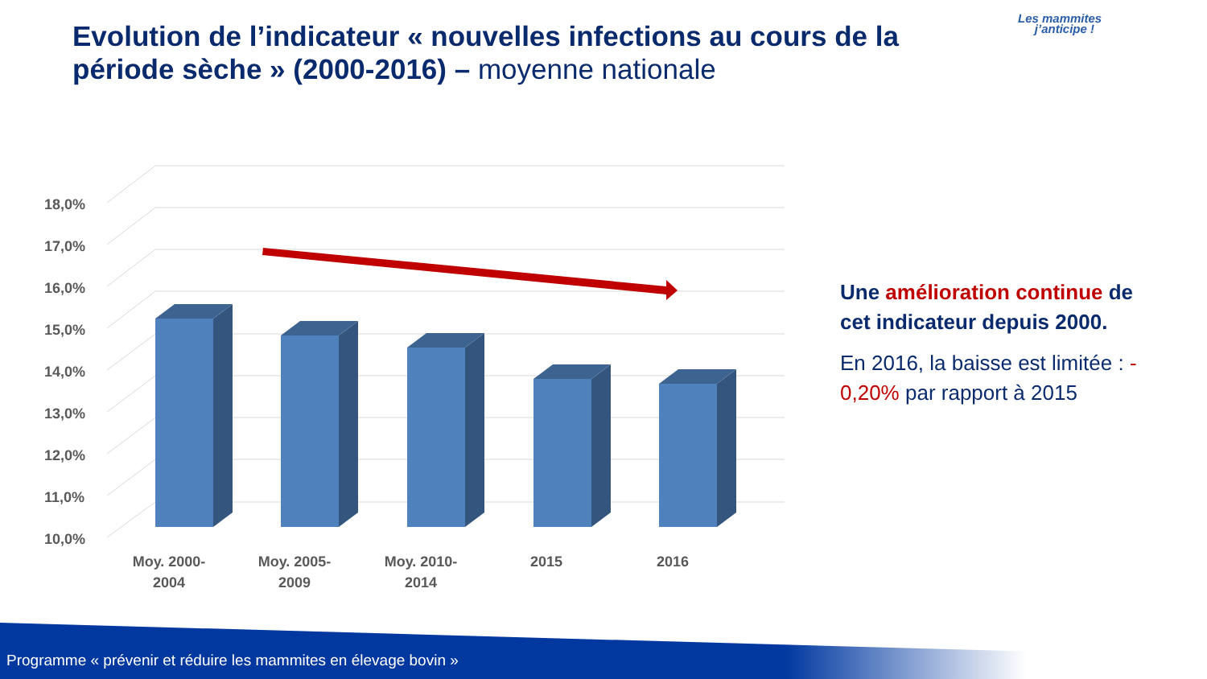Evolution de l’indicateur « nouvelles infections au cours de la période sèche » (2000-2016) – moyenne nationale
Les mammites
j’anticipe !
18,0%
17,0%
16,0%
15,0%
14,0%
13,0%
12,0%
11,0%
10,0%
Moy. 2000-
2004
Moy. 2005-
2009
Moy. 2010-
2014
2015
2016
Une amélioration continue de cet indicateur depuis 2000.
En 2016, la baisse est limitée : - 0,20% par rapport à 2015
Programme « prévenir et réduire les mammites en élevage bovin »